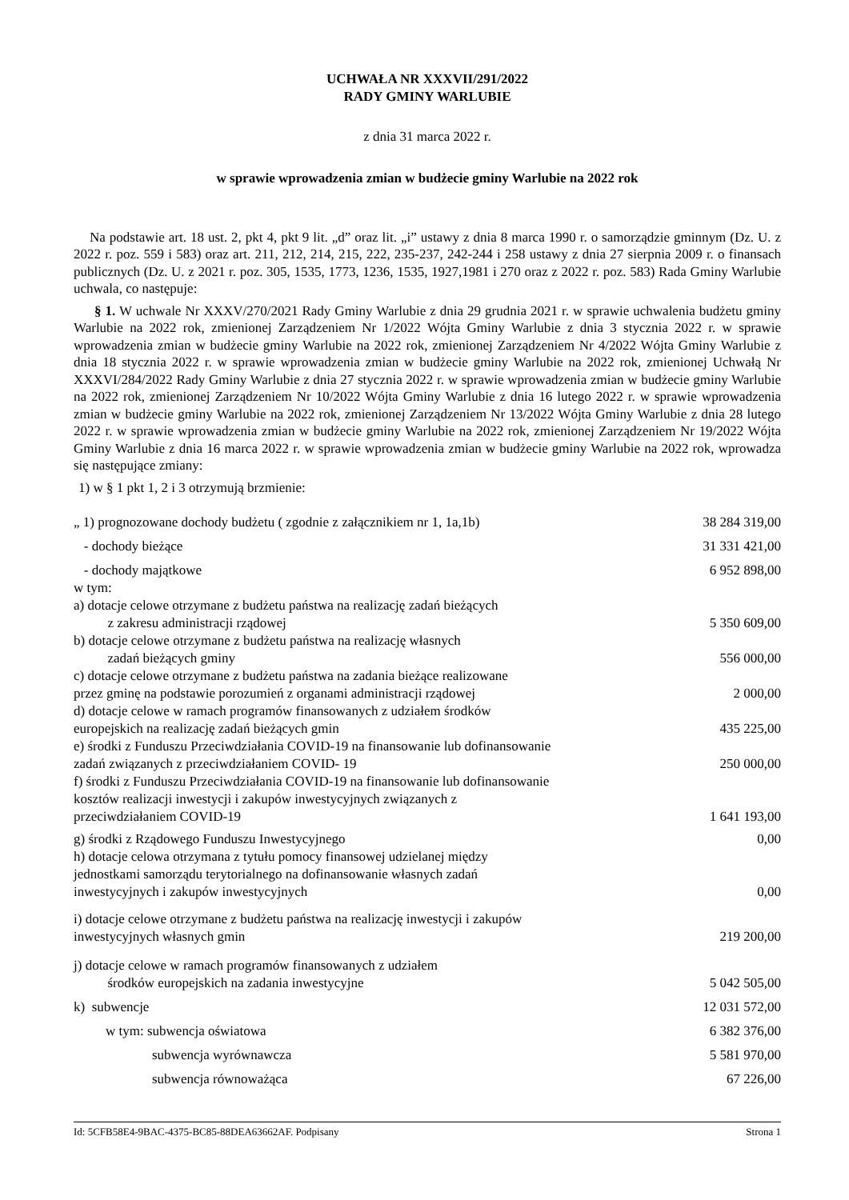UCHWAŁA NR XXXVII/291/2022
RADY GMINY WARLUBIE
z dnia 31 marca 2022 r.
w sprawie wprowadzenia zmian w budżecie gminy Warlubie na 2022 rok
Na podstawie art. 18 ust. 2, pkt 4, pkt 9 lit. „d” oraz lit. „i” ustawy z dnia 8 marca 1990 r. o samorządzie gminnym (Dz. U. z 2022 r. poz. 559 i 583) oraz art. 211, 212, 214, 215, 222, 235-237, 242-244 i 258 ustawy z dnia 27 sierpnia 2009 r. o finansach publicznych (Dz. U. z 2021 r. poz. 305, 1535, 1773, 1236, 1535, 1927,1981 i 270 oraz z 2022 r. poz. 583) Rada Gminy Warlubie uchwala, co następuje:
§ 1. W uchwale Nr XXXV/270/2021 Rady Gminy Warlubie z dnia 29 grudnia 2021 r. w sprawie uchwalenia budżetu gminy Warlubie na 2022 rok, zmienionej Zarządzeniem Nr 1/2022 Wójta Gminy Warlubie z dnia 3 stycznia 2022 r. w sprawie wprowadzenia zmian w budżecie gminy Warlubie na 2022 rok, zmienionej Zarządzeniem Nr 4/2022 Wójta Gminy Warlubie z dnia 18 stycznia 2022 r. w sprawie wprowadzenia zmian w budżecie gminy Warlubie na 2022 rok, zmienionej Uchwałą Nr XXXVI/284/2022 Rady Gminy Warlubie z dnia 27 stycznia 2022 r. w sprawie wprowadzenia zmian w budżecie gminy Warlubie na 2022 rok, zmienionej Zarządzeniem Nr 10/2022 Wójta Gminy Warlubie z dnia 16 lutego 2022 r. w sprawie wprowadzenia zmian w budżecie gminy Warlubie na 2022 rok, zmienionej Zarządzeniem Nr 13/2022 Wójta Gminy Warlubie z dnia 28 lutego 2022 r. w sprawie wprowadzenia zmian w budżecie gminy Warlubie na 2022 rok, zmienionej Zarządzeniem Nr 19/2022 Wójta Gminy Warlubie z dnia 16 marca 2022 r. w sprawie wprowadzenia zmian w budżecie gminy Warlubie na 2022 rok, wprowadza się następujące zmiany:
1) w § 1 pkt 1, 2 i 3 otrzymują brzmienie:
| „ 1) prognozowane dochody budżetu ( zgodnie z załącznikiem nr 1, 1a,1b) | 38 284 319,00 |
| - dochody bieżące | 31 331 421,00 |
| - dochody majątkowe | 6 952 898,00 |
| w tym: | |
| a) dotacje celowe otrzymane z budżetu państwa na realizację zadań bieżących z zakresu administracji rządowej | 5 350 609,00 |
| b) dotacje celowe otrzymane z budżetu państwa na realizację własnych zadań bieżących gminy | 556 000,00 |
| c) dotacje celowe otrzymane z budżetu państwa na zadania bieżące realizowane przez gminę na podstawie porozumień z organami administracji rządowej | 2 000,00 |
| d) dotacje celowe w ramach programów finansowanych z udziałem środków europejskich na realizację zadań bieżących gmin | 435 225,00 |
| e) środki z Funduszu Przeciwdziałania COVID-19 na finansowanie lub dofinansowanie zadań związanych z przeciwdziałaniem COVID- 19 | 250 000,00 |
| f) środki z Funduszu Przeciwdziałania COVID-19 na finansowanie lub dofinansowanie kosztów realizacji inwestycji i zakupów inwestycyjnych związanych z przeciwdziałaniem COVID-19 | 1 641 193,00 |
| g) środki z Rządowego Funduszu Inwestycyjnego | 0,00 |
| h) dotacje celowa otrzymana z tytułu pomocy finansowej udzielanej między jednostkami samorządu terytorialnego na dofinansowanie własnych zadań inwestycyjnych i zakupów inwestycyjnych | 0,00 |
| i) dotacje celowe otrzymane z budżetu państwa na realizację inwestycji i zakupów inwestycyjnych własnych gmin | 219 200,00 |
| j) dotacje celowe w ramach programów finansowanych z udziałem środków europejskich na zadania inwestycyjne | 5 042 505,00 |
| k) subwencje | 12 031 572,00 |
| w tym: subwencja oświatowa | 6 382 376,00 |
| subwencja wyrównawcza | 5 581 970,00 |
| subwencja równoważąca | 67 226,00 |
Id: 5CFB58E4-9BAC-4375-BC85-88DEA63662AF. Podpisany Strona 1